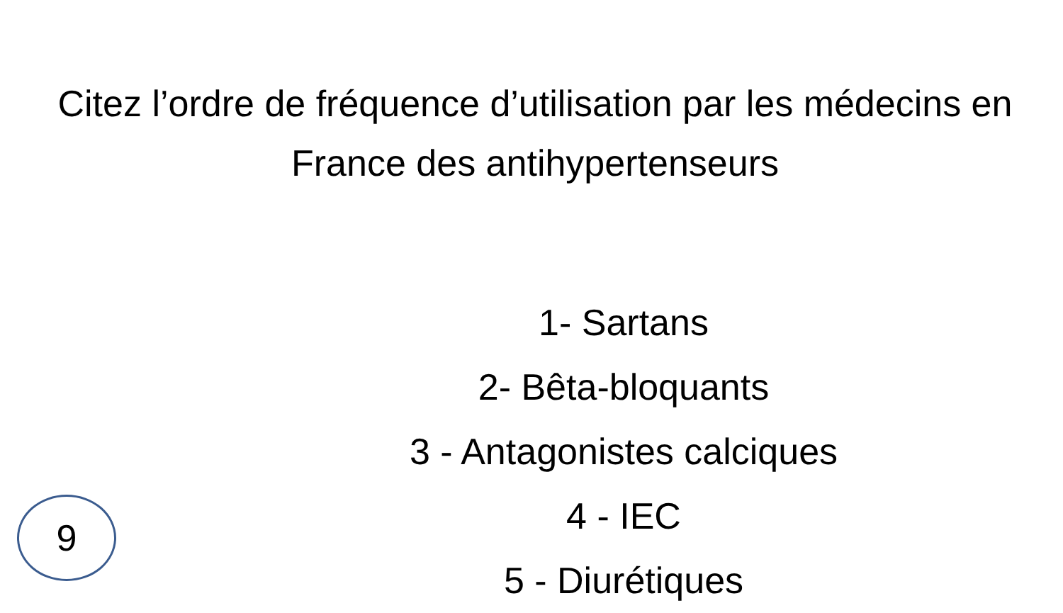Citez l’ordre de fréquence d’utilisation par les médecins en France des antihypertenseurs
1- Sartans
2- Bêta-bloquants
3 - Antagonistes calciques
4 - IEC
5 - Diurétiques
9